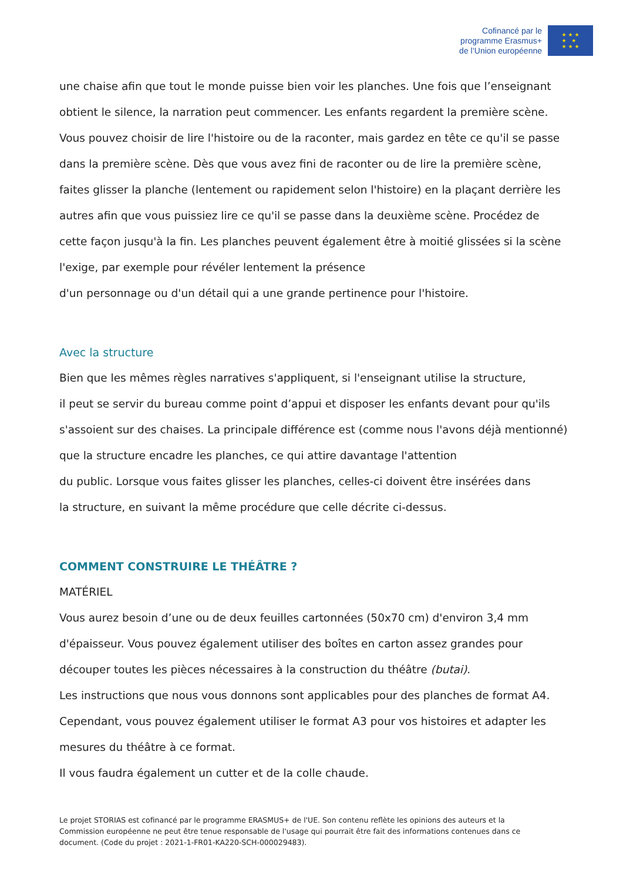Cofinancé par le
programme Erasmus+
de l’Union européenne
★ ★ ★
★ ★
★ ★ ★
une chaise afin que tout le monde puisse bien voir les planches. Une fois que l’enseignant obtient le silence, la narration peut commencer. Les enfants regardent la première scène. Vous pouvez choisir de lire l'histoire ou de la raconter, mais gardez en tête ce qu'il se passe dans la première scène. Dès que vous avez fini de raconter ou de lire la première scène, faites glisser la planche (lentement ou rapidement selon l'histoire) en la plaçant derrière les autres afin que vous puissiez lire ce qu'il se passe dans la deuxième scène. Procédez de cette façon jusqu'à la fin. Les planches peuvent également être à moitié glissées si la scène l'exige, par exemple pour révéler lentement la présence
d'un personnage ou d'un détail qui a une grande pertinence pour l'histoire.
Avec la structure
Bien que les mêmes règles narratives s'appliquent, si l'enseignant utilise la structure,
il peut se servir du bureau comme point d’appui et disposer les enfants devant pour qu'ils s'assoient sur des chaises. La principale différence est (comme nous l'avons déjà mentionné) que la structure encadre les planches, ce qui attire davantage l'attention
du public. Lorsque vous faites glisser les planches, celles-ci doivent être insérées dans
la structure, en suivant la même procédure que celle décrite ci-dessus.
COMMENT CONSTRUIRE LE THÉÂTRE ?
MATÉRIEL
Vous aurez besoin d’une ou de deux feuilles cartonnées (50x70 cm) d'environ 3,4 mm d'épaisseur. Vous pouvez également utiliser des boîtes en carton assez grandes pour découper toutes les pièces nécessaires à la construction du théâtre (butai).
Les instructions que nous vous donnons sont applicables pour des planches de format A4. Cependant, vous pouvez également utiliser le format A3 pour vos histoires et adapter les mesures du théâtre à ce format.
Il vous faudra également un cutter et de la colle chaude.
Le projet STORIAS est cofinancé par le programme ERASMUS+ de l'UE. Son contenu reflète les opinions des auteurs et la Commission européenne ne peut être tenue responsable de l'usage qui pourrait être fait des informations contenues dans ce document. (Code du projet : 2021-1-FR01-KA220-SCH-000029483).